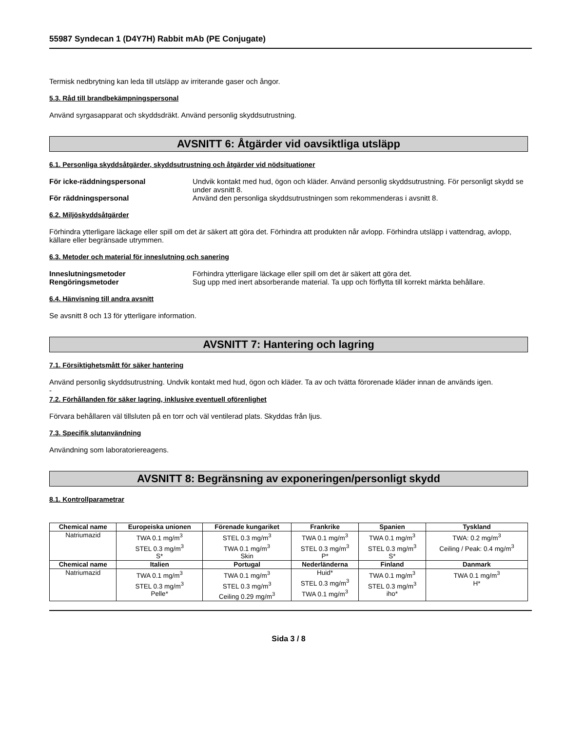55987 Syndecan 1 (D4Y7H) Rabbit mAb (PE Conjugate)
Termisk nedbrytning kan leda till utsläpp av irriterande gaser och ångor.
5.3. Råd till brandbekämpningspersonal
Använd syrgasapparat och skyddsdräkt. Använd personlig skyddsutrustning.
AVSNITT 6: Åtgärder vid oavsiktliga utsläpp
6.1. Personliga skyddsåtgärder, skyddsutrustning och åtgärder vid nödsituationer
För icke-räddningspersonal Undvik kontakt med hud, ögon och kläder. Använd personlig skyddsutrustning. För personligt skydd se under avsnitt 8.
För räddningspersonal Använd den personliga skyddsutrustningen som rekommenderas i avsnitt 8.
6.2. Miljöskyddsåtgärder
Förhindra ytterligare läckage eller spill om det är säkert att göra det. Förhindra att produkten når avlopp. Förhindra utsläpp i vattendrag, avlopp, källare eller begränsade utrymmen.
6.3. Metoder och material för inneslutning och sanering
Inneslutningsmetoder Förhindra ytterligare läckage eller spill om det är säkert att göra det.
Rengöringsmetoder Sug upp med inert absorberande material. Ta upp och förflytta till korrekt märkta behållare.
6.4. Hänvisning till andra avsnitt
Se avsnitt 8 och 13 för ytterligare information.
AVSNITT 7: Hantering och lagring
7.1. Försiktighetsmått för säker hantering
Använd personlig skyddsutrustning. Undvik kontakt med hud, ögon och kläder. Ta av och tvätta förorenade kläder innan de används igen.
-
7.2. Förhållanden för säker lagring, inklusive eventuell oförenlighet
Förvara behållaren väl tillsluten på en torr och väl ventilerad plats. Skyddas från ljus.
7.3. Specifik slutanvändning
Användning som laboratoriereagens.
AVSNITT 8: Begränsning av exponeringen/personligt skydd
8.1. Kontrollparametrar
| Chemical name | Europeiska unionen | Förenade kungariket | Frankrike | Spanien | Tyskland |
| --- | --- | --- | --- | --- | --- |
| Natriumazid | TWA 0.1 mg/m<sup>3</sup> STEL 0.3 mg/m<sup>3</sup> S* | STEL 0.3 mg/m<sup>3</sup> TWA 0.1 mg/m<sup>3</sup> Skin | TWA 0.1 mg/m<sup>3</sup> STEL 0.3 mg/m<sup>3</sup> P* | TWA 0.1 mg/m<sup>3</sup> STEL 0.3 mg/m<sup>3</sup> S* | TWA: 0.2 mg/m<sup>3</sup> Ceiling / Peak: 0.4 mg/m<sup>3</sup> |
| Chemical name | Italien | Portugal | Nederländerna | Finland | Danmark |
| Natriumazid | TWA 0.1 mg/m<sup>3</sup> STEL 0.3 mg/m<sup>3</sup> Pelle* | TWA 0.1 mg/m<sup>3</sup> STEL 0.3 mg/m<sup>3</sup> Ceiling 0.29 mg/m<sup>3</sup> | Huid* STEL 0.3 mg/m<sup>3</sup> TWA 0.1 mg/m<sup>3</sup> | TWA 0.1 mg/m<sup>3</sup> STEL 0.3 mg/m<sup>3</sup> iho* | TWA 0.1 mg/m<sup>3</sup> H* |
Sida 3 / 8